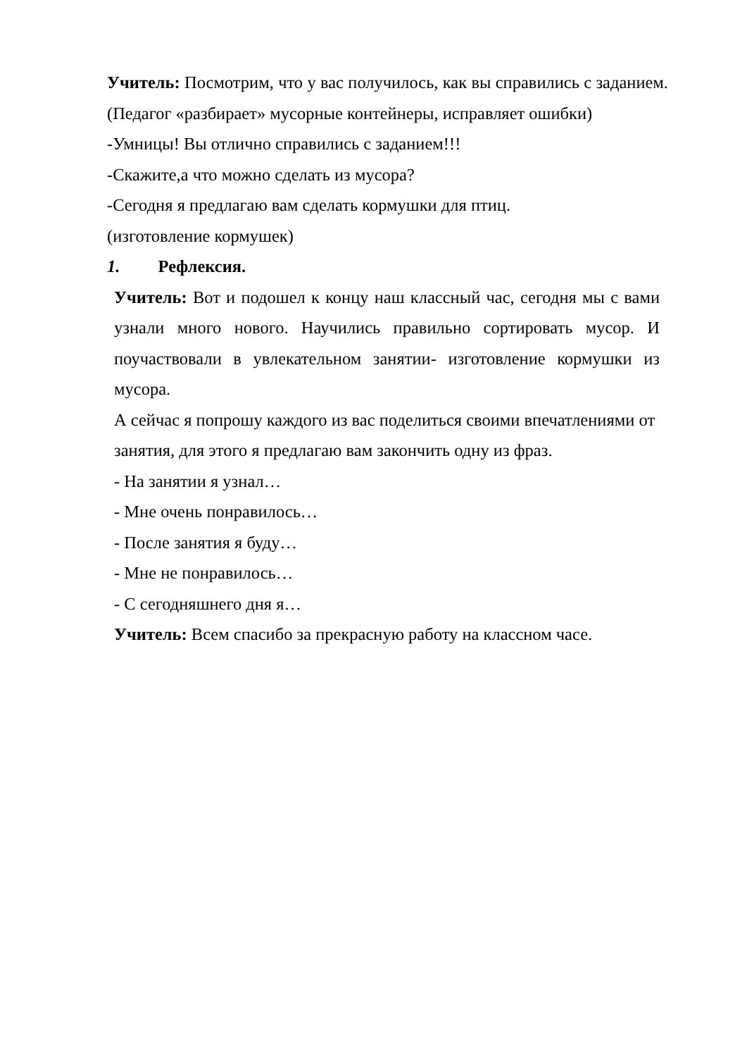Учитель: Посмотрим, что у вас получилось, как вы справились с заданием. (Педагог «разбирает» мусорные контейнеры, исправляет ошибки)
-Умницы! Вы отлично справились с заданием!!!
-Скажите,а что можно сделать из мусора?
-Сегодня я предлагаю вам сделать кормушки для птиц.
(изготовление кормушек)
1. Рефлексия.
Учитель: Вот и подошел к концу наш классный час, сегодня мы с вами узнали много нового. Научились правильно сортировать мусор. И поучаствовали в увлекательном занятии- изготовление кормушки из мусора.
А сейчас я попрошу каждого из вас поделиться своими впечатлениями от занятия, для этого я предлагаю вам закончить одну из фраз.
- На занятии я узнал…
- Мне очень понравилось…
- После занятия я буду…
- Мне не понравилось…
- С сегодняшнего дня я…
Учитель: Всем спасибо за прекрасную работу на классном часе.